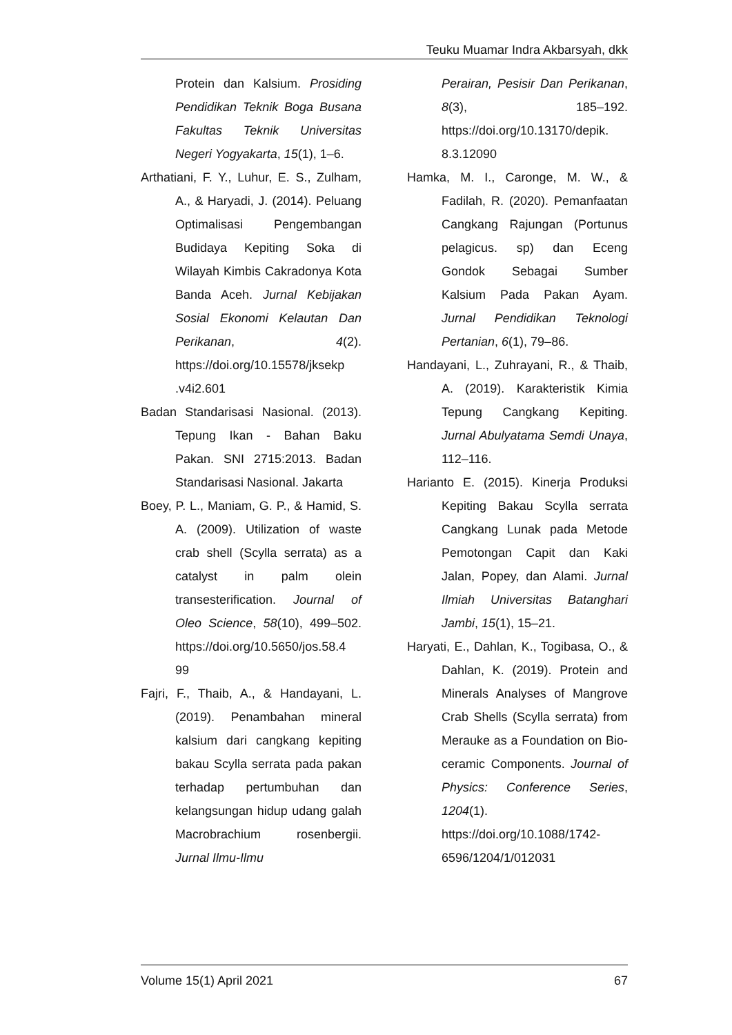Teuku Muamar Indra Akbarsyah, dkk
Protein dan Kalsium. Prosiding Pendidikan Teknik Boga Busana Fakultas Teknik Universitas Negeri Yogyakarta, 15(1), 1–6.
Arthatiani, F. Y., Luhur, E. S., Zulham, A., & Haryadi, J. (2014). Peluang Optimalisasi Pengembangan Budidaya Kepiting Soka di Wilayah Kimbis Cakradonya Kota Banda Aceh. Jurnal Kebijakan Sosial Ekonomi Kelautan Dan Perikanan, 4(2). https://doi.org/10.15578/jksekp .v4i2.601
Badan Standarisasi Nasional. (2013). Tepung Ikan - Bahan Baku Pakan. SNI 2715:2013. Badan Standarisasi Nasional. Jakarta
Boey, P. L., Maniam, G. P., & Hamid, S. A. (2009). Utilization of waste crab shell (Scylla serrata) as a catalyst in palm olein transesterification. Journal of Oleo Science, 58(10), 499–502. https://doi.org/10.5650/jos.58.4 99
Fajri, F., Thaib, A., & Handayani, L. (2019). Penambahan mineral kalsium dari cangkang kepiting bakau Scylla serrata pada pakan terhadap pertumbuhan dan kelangsungan hidup udang galah Macrobrachium rosenbergii. Jurnal Ilmu-Ilmu
Perairan, Pesisir Dan Perikanan, 8(3), 185–192. https://doi.org/10.13170/depik. 8.3.12090
Hamka, M. I., Caronge, M. W., & Fadilah, R. (2020). Pemanfaatan Cangkang Rajungan (Portunus pelagicus. sp) dan Eceng Gondok Sebagai Sumber Kalsium Pada Pakan Ayam. Jurnal Pendidikan Teknologi Pertanian, 6(1), 79–86.
Handayani, L., Zuhrayani, R., & Thaib, A. (2019). Karakteristik Kimia Tepung Cangkang Kepiting. Jurnal Abulyatama Semdi Unaya, 112–116.
Harianto E. (2015). Kinerja Produksi Kepiting Bakau Scylla serrata Cangkang Lunak pada Metode Pemotongan Capit dan Kaki Jalan, Popey, dan Alami. Jurnal Ilmiah Universitas Batanghari Jambi, 15(1), 15–21.
Haryati, E., Dahlan, K., Togibasa, O., & Dahlan, K. (2019). Protein and Minerals Analyses of Mangrove Crab Shells (Scylla serrata) from Merauke as a Foundation on Bio-ceramic Components. Journal of Physics: Conference Series, 1204(1). https://doi.org/10.1088/1742-6596/1204/1/012031
Volume 15(1) April 2021 67